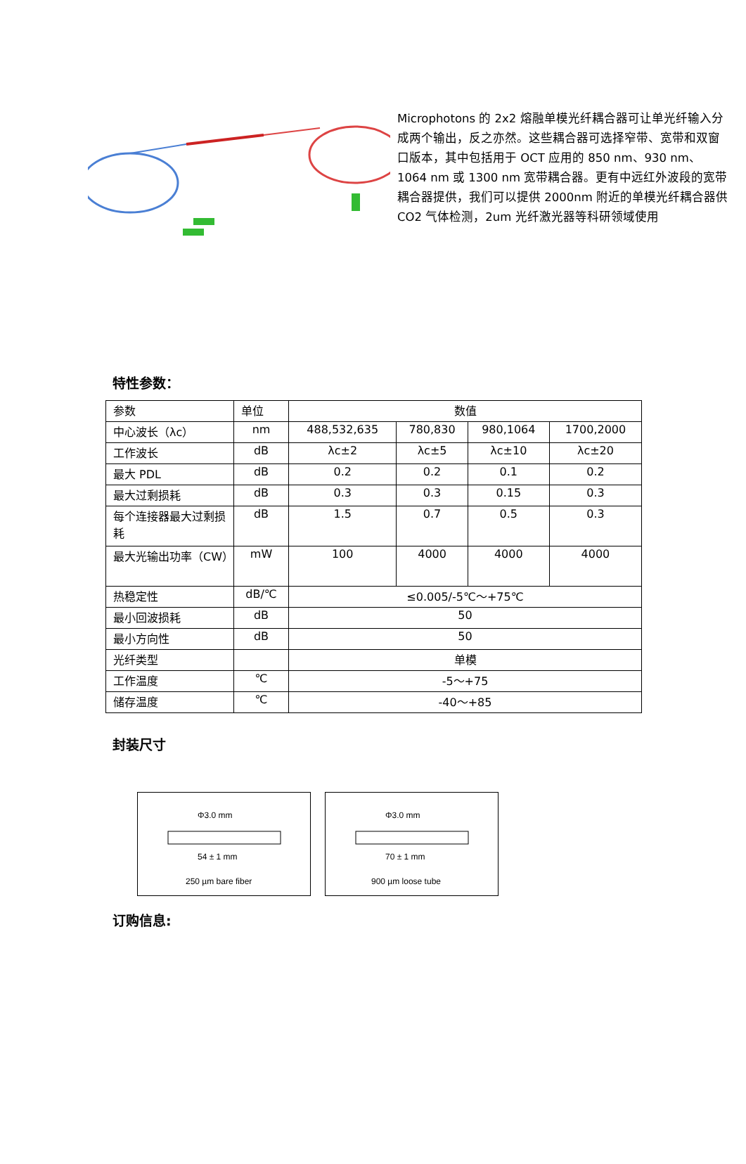Microphotons 的 2x2 熔融单模光纤耦合器可让单光纤输入分成两个输出，反之亦然。这些耦合器可选择窄带、宽带和双窗口版本，其中包括用于 OCT 应用的 850 nm、930 nm、1064 nm 或 1300 nm 宽带耦合器。更有中远红外波段的宽带耦合器提供，我们可以提供 2000nm 附近的单模光纤耦合器供 CO2 气体检测，2um 光纤激光器等科研领域使用
特性参数：
| 参数 | 单位 | 数值 | | | |
| 中心波长（λc） | nm | 488,532,635 | 780,830 | 980,1064 | 1700,2000 |
| 工作波长 | dB | λc±2 | λc±5 | λc±10 | λc±20 |
| 最大 PDL | dB | 0.2 | 0.2 | 0.1 | 0.2 |
| 最大过剩损耗 | dB | 0.3 | 0.3 | 0.15 | 0.3 |
| 每个连接器最大过剩损耗 | dB | 1.5 | 0.7 | 0.5 | 0.3 |
| 最大光输出功率（CW） | mW | 100 | 4000 | 4000 | 4000 |
| 热稳定性 | dB/℃ | ≤0.005/-5℃～+75℃ | | | |
| 最小回波损耗 | dB | 50 | | | |
| 最小方向性 | dB | 50 | | | |
| 光纤类型 | | 单模 | | | |
| 工作温度 | ℃ | -5～+75 | | | |
| 储存温度 | ℃ | -40～+85 | | | |
封装尺寸
Φ3.0 mm
54 ± 1 mm
250 µm bare fiber
Φ3.0 mm
70 ± 1 mm
900 µm loose tube
订购信息: